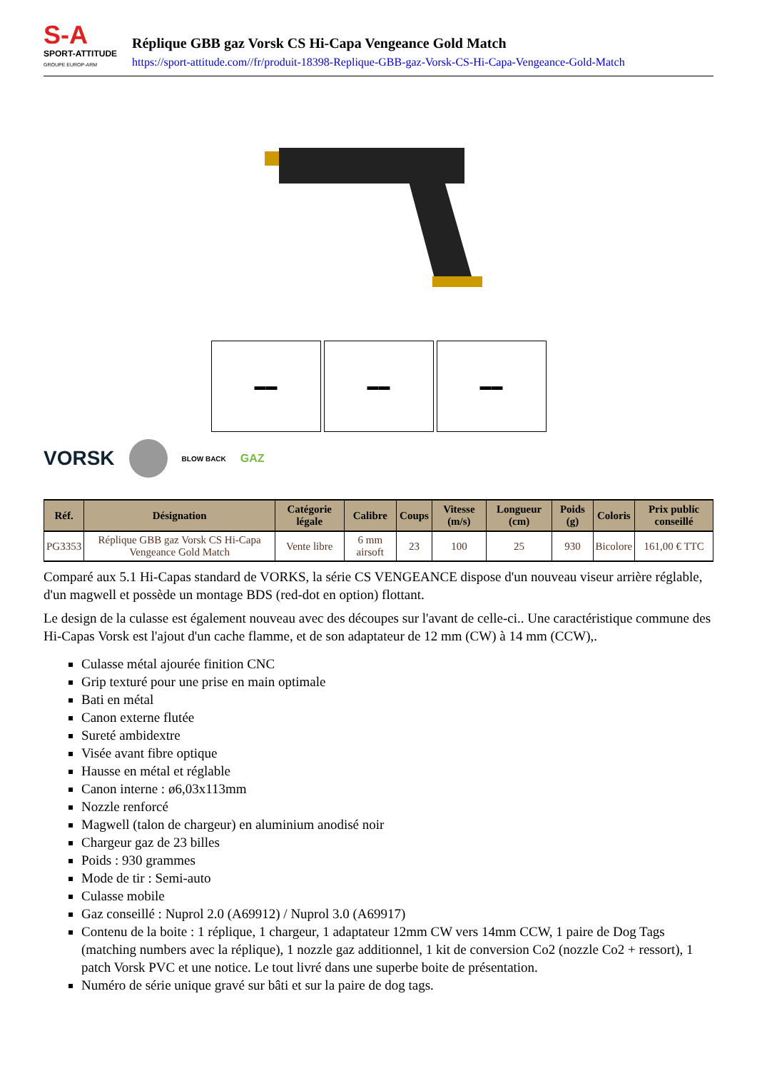S-A
SPORT-ATTITUDE
GROUPE EUROP-ARM
Réplique GBB gaz Vorsk CS Hi-Capa Vengeance Gold Match
https://sport-attitude.com//fr/produit-18398-Replique-GBB-gaz-Vorsk-CS-Hi-Capa-Vengeance-Gold-Match
▬▬ ▬▬ ▬▬
VORSK BLOW BACK GAZ
| Réf. | Désignation | Catégorie légale | Calibre | Coups | Vitesse (m/s) | Longueur (cm) | Poids (g) | Coloris | Prix public conseillé |
| --- | --- | --- | --- | --- | --- | --- | --- | --- | --- |
| PG3353 | Réplique GBB gaz Vorsk CS Hi-Capa Vengeance Gold Match | Vente libre | 6 mm airsoft | 23 | 100 | 25 | 930 | Bicolore | 161,00 € TTC |
Comparé aux 5.1 Hi-Capas standard de VORKS, la série CS VENGEANCE dispose d'un nouveau viseur arrière réglable, d'un magwell et possède un montage BDS (red-dot en option) flottant.
Le design de la culasse est également nouveau avec des découpes sur l'avant de celle-ci.. Une caractéristique commune des Hi-Capas Vorsk est l'ajout d'un cache flamme, et de son adaptateur de 12 mm (CW) à 14 mm (CCW),.
Culasse métal ajourée finition CNC
Grip texturé pour une prise en main optimale
Bati en métal
Canon externe flutée
Sureté ambidextre
Visée avant fibre optique
Hausse en métal et réglable
Canon interne : ø6,03x113mm
Nozzle renforcé
Magwell (talon de chargeur) en aluminium anodisé noir
Chargeur gaz de 23 billes
Poids : 930 grammes
Mode de tir : Semi-auto
Culasse mobile
Gaz conseillé : Nuprol 2.0 (A69912) / Nuprol 3.0 (A69917)
Contenu de la boite : 1 réplique, 1 chargeur, 1 adaptateur 12mm CW vers 14mm CCW, 1 paire de Dog Tags (matching numbers avec la réplique), 1 nozzle gaz additionnel, 1 kit de conversion Co2 (nozzle Co2 + ressort), 1 patch Vorsk PVC et une notice. Le tout livré dans une superbe boite de présentation.
Numéro de série unique gravé sur bâti et sur la paire de dog tags.